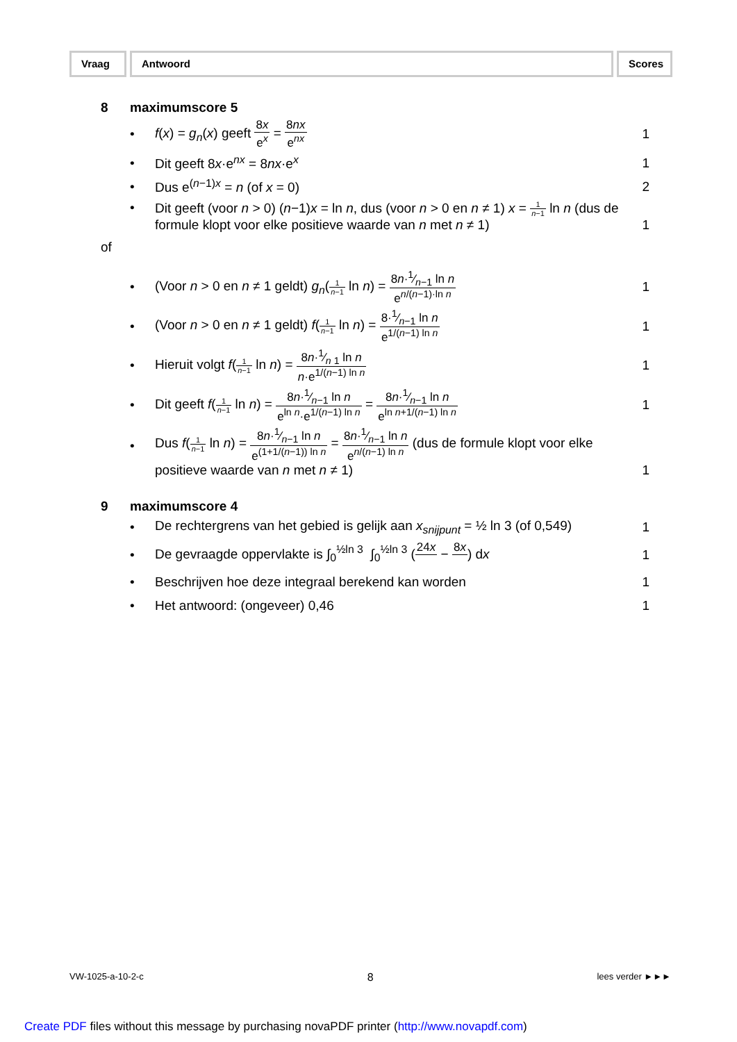Vraag Antwoord Scores
8 maximumscore 5
• f(x) = g<sub>n</sub>(x) geeft 8x e<sup>x</sup> = 8nx e<sup>nx</sup> 1
• Dit geeft 8x·e<sup>nx</sup> = 8nx·e<sup>x</sup> 1
• Dus e<sup>(n−1)x</sup> = n (of x = 0) 2
• Dit geeft (voor n > 0) (n−1)x = ln n, dus (voor n > 0 en n ≠ 1) x = 1 n−1 ln n (dus de formule klopt voor elke positieve waarde van n met n ≠ 1) 1
of
• (Voor n > 0 en n ≠ 1 geldt) g<sub>n</sub>(1 n−1 ln n) = 8n·1⁄n−1 ln n e<sup>n/(n−1)·ln n</sup> 1
• (Voor n > 0 en n ≠ 1 geldt) f(1 n−1 ln n) = 8·1⁄n−1 ln n e<sup>1/(n−1) ln n</sup> 1
• Hieruit volgt f(1 n−1 ln n) = 8n·1⁄n 1 ln n n·e<sup>1/(n−1) ln n</sup> 1
• Dit geeft f(1 n−1 ln n) = 8n·1⁄n−1 ln n e<sup>ln n</sup>·e<sup>1/(n−1) ln n</sup> = 8n·1⁄n−1 ln n e<sup>ln n+1/(n−1) ln n</sup> 1
• Dus f(1 n−1 ln n) = 8n·1⁄n−1 ln n e<sup>(1+1/(n−1)) ln n</sup> = 8n·1⁄n−1 ln n e<sup>n/(n−1) ln n</sup> (dus de formule klopt voor elke positieve waarde van n met n ≠ 1) 1
9 maximumscore 4
• De rechtergrens van het gebied is gelijk aan x<sub>snijpunt</sub> = ½ ln 3 (of 0,549) 1
• De gevraagde oppervlakte is ∫<sub>0</sub><sup>½ln 3</sup> ∫<sub>0</sub><sup>½ln 3</sup> (24x − 8x ) dx 1
• Beschrijven hoe deze integraal berekend kan worden 1
• Het antwoord: (ongeveer) 0,46 1
VW-1025-a-10-2-c 8 lees verder ►►►
Create PDF files without this message by purchasing novaPDF printer (http://www.novapdf.com)